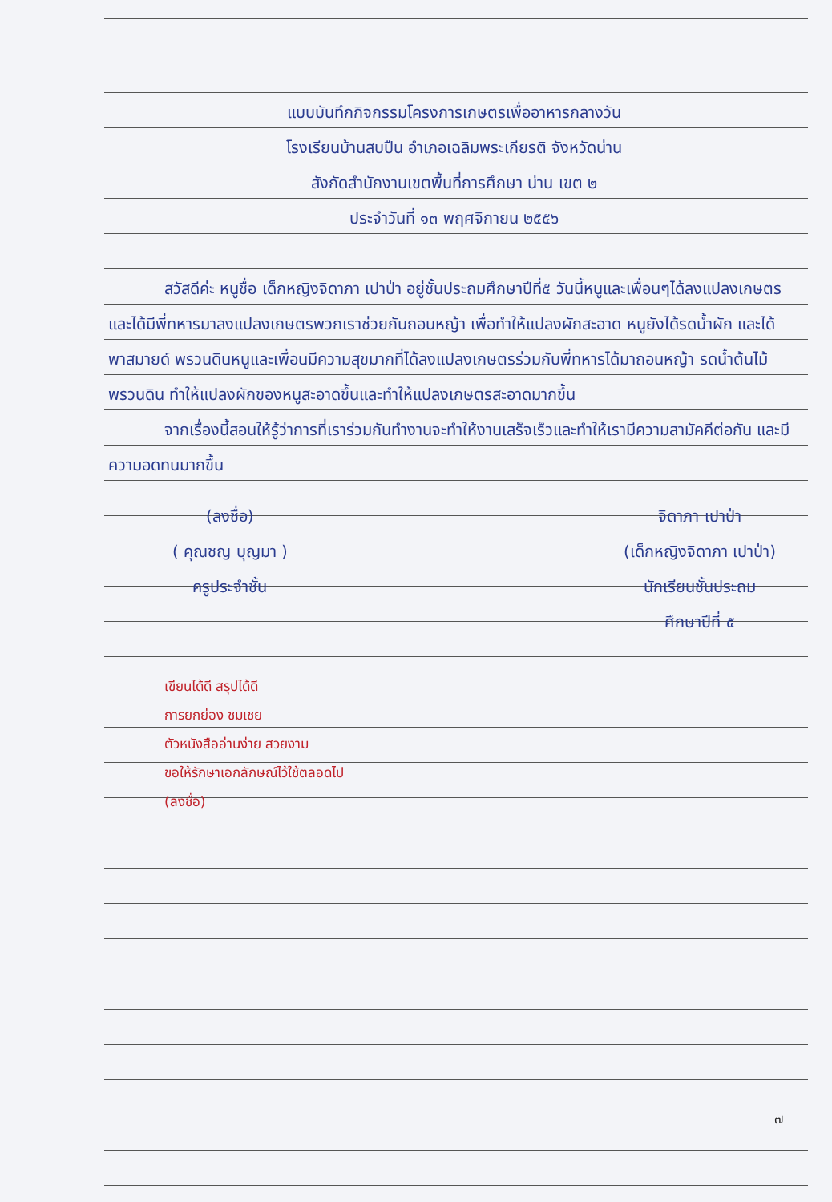แบบบันทึกกิจกรรมโครงการเกษตรเพื่ออาหารกลางวัน
โรงเรียนบ้านสบปืน อำเภอเฉลิมพระเกียรติ จังหวัดน่าน
สังกัดสำนักงานเขตพื้นที่การศึกษา น่าน เขต ๒
ประจำวันที่ ๑๓ พฤศจิกายน ๒๕๕๖
สวัสดีค่ะ หนูชื่อ เด็กหญิงจิดาภา เปาป่า อยู่ชั้นประถมศึกษาปีที่๕ วันนี้หนูและเพื่อนๆได้ลงแปลงเกษตรและได้มีพี่ทหารมาลงแปลงเกษตรพวกเราช่วยกันถอนหญ้า เพื่อทำให้แปลงผักสะอาด หนูยังได้รดน้ำผัก และได้พาสมายด์ พรวนดินหนูและเพื่อนมีความสุขมากที่ได้ลงแปลงเกษตรร่วมกับพี่ทหารได้มาถอนหญ้า รดน้ำต้นไม้ พรวนดิน ทำให้แปลงผักของหนูสะอาดขึ้นและทำให้แปลงเกษตรสะอาดมากขึ้น
จากเรื่องนี้สอนให้รู้ว่าการที่เราร่วมกันทำงานจะทำให้งานเสร็จเร็วและทำให้เรามีความสามัคคีต่อกัน และมีความอดทนมากขึ้น
(ลงชื่อ)
( คุณชญ บุญมา )
ครูประจำชั้น
จิดาภา เปาป่า
(เด็กหญิงจิดาภา เปาป่า)
นักเรียนชั้นประถม
ศึกษาปีที่ ๕
เขียนได้ดี สรุปได้ดี
การยกย่อง ชมเชย
ตัวหนังสืออ่านง่าย สวยงาม
ขอให้รักษาเอกลักษณ์ไว้ใช้ตลอดไป
(ลงชื่อ)
๗